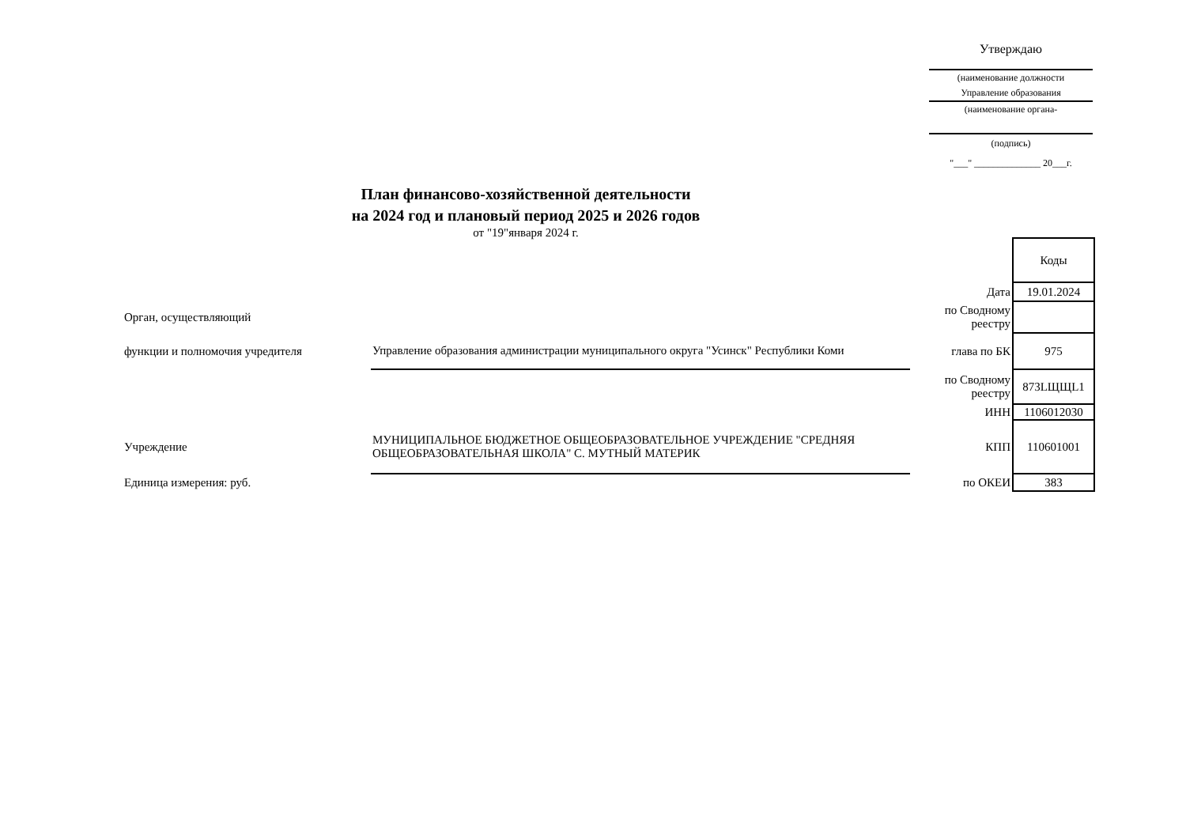Утверждаю
(наименование должности
Управление образования
(наименование органа-
(подпись)
"___" ______________ 20___г.
План финансово-хозяйственной деятельности
на 2024 год и плановый период 2025 и 2026 годов
от "19"января 2024 г.
| | | | Коды |
| | | Дата | 19.01.2024 |
| Орган, осуществляющий | | по Сводному реестру | |
| функции и полномочия учредителя | Управление образования администрации муниципального округа "Усинск" Республики Коми | глава по БК | 975 |
| | | по Сводному реестру | 873LЩЩL1 |
| | | ИНН | 1106012030 |
| Учреждение | МУНИЦИПАЛЬНОЕ БЮДЖЕТНОЕ ОБЩЕОБРАЗОВАТЕЛЬНОЕ УЧРЕЖДЕНИЕ "СРЕДНЯЯ ОБЩЕОБРАЗОВАТЕЛЬНАЯ ШКОЛА" С. МУТНЫЙ МАТЕРИК | КПП | 110601001 |
| Единица измерения: руб. | | по ОКЕИ | 383 |